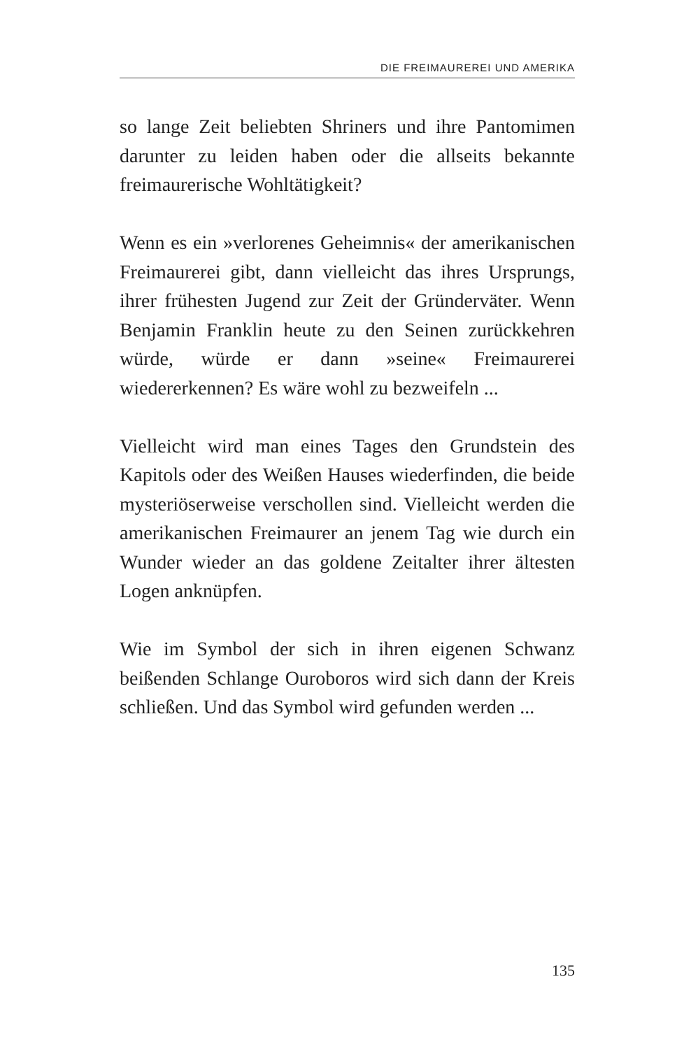DIE FREIMAUREREI UND AMERIKA
so lange Zeit beliebten Shriners und ihre Pantomimen darunter zu leiden haben oder die allseits bekannte freimaurerische Wohltätigkeit?
Wenn es ein »verlorenes Geheimnis« der amerika­nischen Freimaurerei gibt, dann vielleicht das ihres Ursprungs, ihrer frühesten Jugend zur Zeit der Grün­derväter. Wenn Benjamin Franklin heute zu den Seinen zurückkehren würde, würde er dann »seine« Freimaurerei wiedererkennen? Es wäre wohl zu be­zweifeln ...
Vielleicht wird man eines Tages den Grundstein des Kapitols oder des Weißen Hauses wiederfinden, die beide mysteriöserweise verschollen sind. Vielleicht werden die amerikanischen Freimaurer an jenem Tag wie durch ein Wunder wieder an das goldene Zeitalter ihrer ältesten Logen anknüpfen.
Wie im Symbol der sich in ihren eigenen Schwanz beißenden Schlange Ouroboros wird sich dann der Kreis schließen. Und das Symbol wird gefunden wer­den ...
135